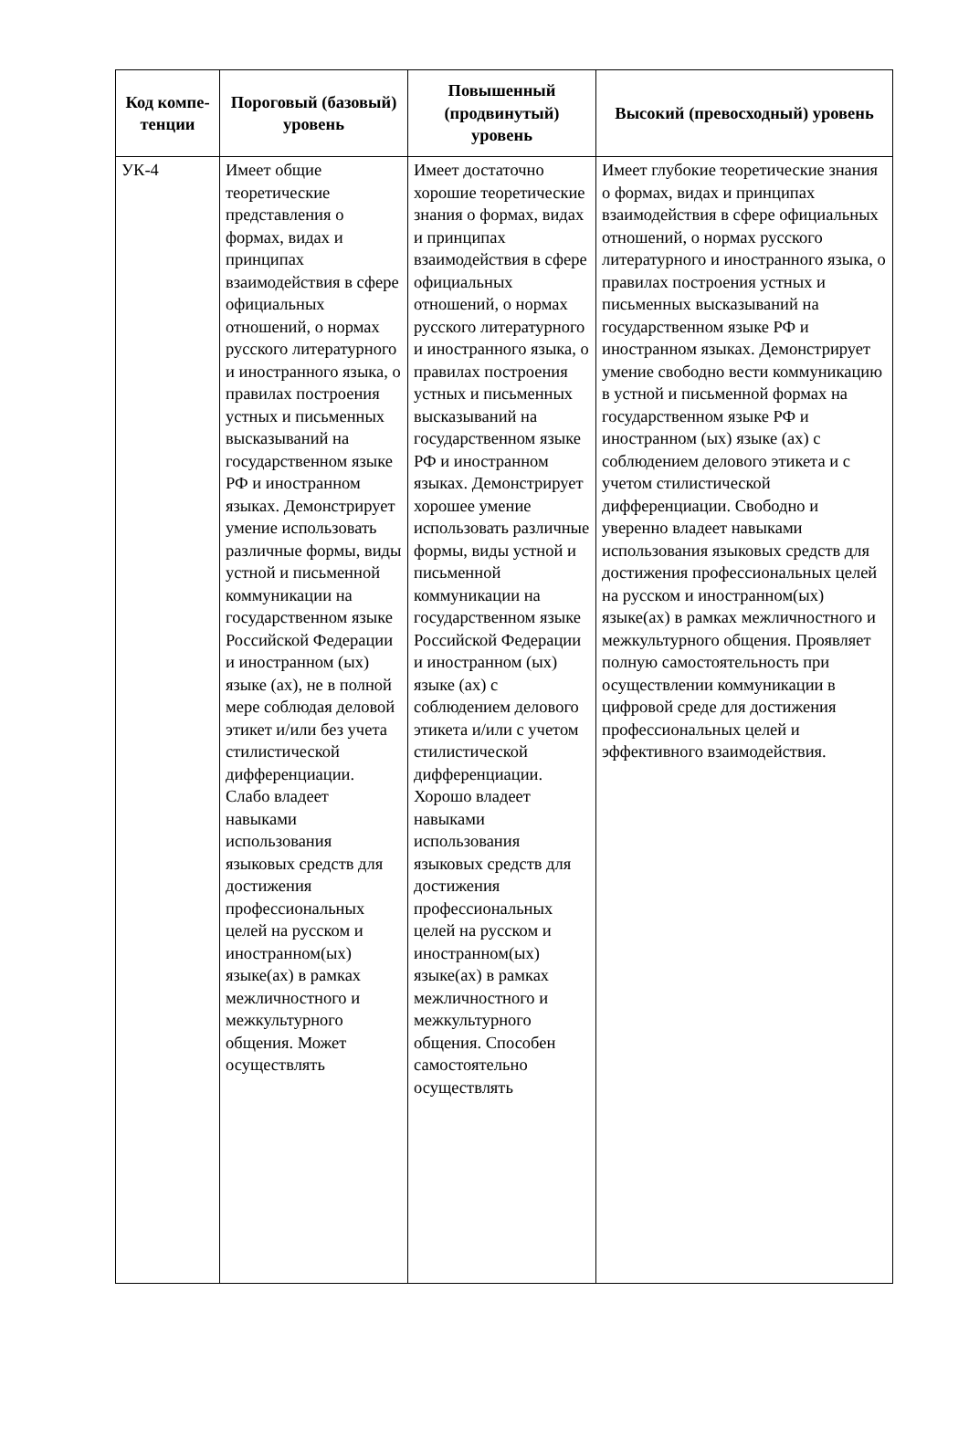| Код компе-тенции | Пороговый (базовый) уровень | Повышенный (продвинутый) уровень | Высокий (превосходный) уровень |
| --- | --- | --- | --- |
| УК-4 | Имеет общие теоретические представления о формах, видах и принципах взаимодействия в сфере официальных отношений, о нормах русского литературного и иностранного языка, о правилах построения устных и письменных высказываний на государственном языке РФ и иностранном языках. Демонстрирует умение использовать различные формы, виды устной и письменной коммуникации на государственном языке Российской Федерации и иностранном (ых) языке (ах), не в полной мере соблюдая деловой этикет и/или без учета стилистической дифференциации. Слабо владеет навыками использования языковых средств для достижения профессиональных целей на русском и иностранном(ых) языке(ах) в рамках межличностного и межкультурного общения. Может осуществлять | Имеет достаточно хорошие теоретические знания о формах, видах и принципах взаимодействия в сфере официальных отношений, о нормах русского литературного и иностранного языка, о правилах построения устных и письменных высказываний на государственном языке РФ и иностранном языках. Демонстрирует хорошее умение использовать различные формы, виды устной и письменной коммуникации на государственном языке Российской Федерации и иностранном (ых) языке (ах) с соблюдением делового этикета и/или с учетом стилистической дифференциации. Хорошо владеет навыками использования языковых средств для достижения профессиональных целей на русском и иностранном(ых) языке(ах) в рамках межличностного и межкультурного общения. Способен самостоятельно осуществлять | Имеет глубокие теоретические знания о формах, видах и принципах взаимодействия в сфере официальных отношений, о нормах русского литературного и иностранного языка, о правилах построения устных и письменных высказываний на государственном языке РФ и иностранном языках. Демонстрирует умение свободно вести коммуникацию в устной и письменной формах на государственном языке РФ и иностранном (ых) языке (ах) с соблюдением делового этикета и с учетом стилистической дифференциации. Свободно и уверенно владеет навыками использования языковых средств для достижения профессиональных целей на русском и иностранном(ых) языке(ах) в рамках межличностного и межкультурного общения. Проявляет полную самостоятельность при осуществлении коммуникации в цифровой среде для достижения профессиональных целей и эффективного взаимодействия. |